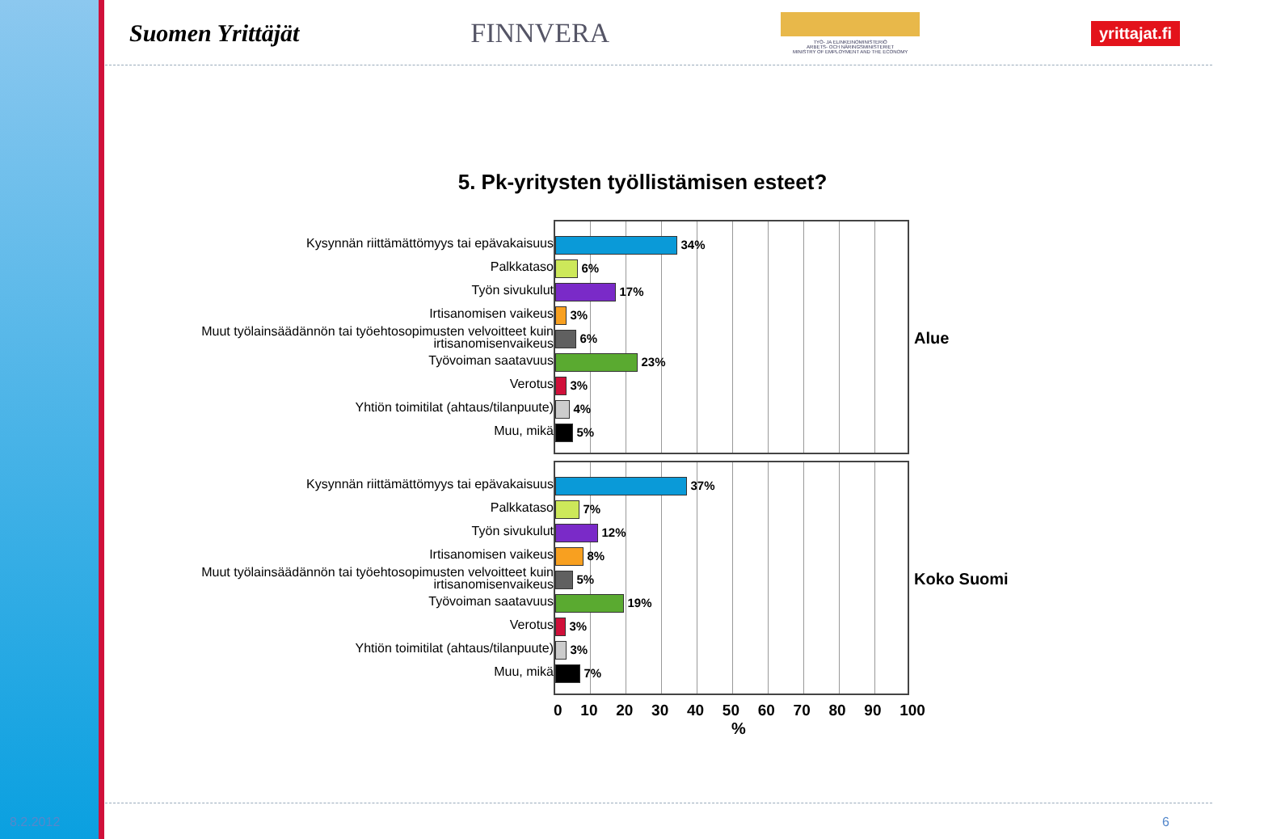Suomen Yrittäjät FINNVERA
TYÖ- JA ELINKEINOMINISTERIÖ
ARBETS- OCH NÄRINGSMINISTERIET
MINISTRY OF EMPLOYMENT AND THE ECONOMY
yrittajat.fi
5. Pk-yritysten työllistämisen esteet?
Kysynnän riittämättömyys tai epävakaisuus
Palkkataso
Työn sivukulut
Irtisanomisen vaikeus
Muut työlainsäädännön tai työehtosopimusten velvoitteet kuin irtisanomisenvaikeus
Työvoiman saatavuus
Verotus
Yhtiön toimitilat (ahtaus/tilanpuute)
Muu, mikä
34%
6%
17%
3%
6%
23%
3%
4%
5%
Alue
Kysynnän riittämättömyys tai epävakaisuus
Palkkataso
Työn sivukulut
Irtisanomisen vaikeus
Muut työlainsäädännön tai työehtosopimusten velvoitteet kuin irtisanomisenvaikeus
Työvoiman saatavuus
Verotus
Yhtiön toimitilat (ahtaus/tilanpuute)
Muu, mikä
37%
7%
12%
8%
5%
19%
3%
3%
7%
Koko Suomi
0 10 20 30 40 50 60 70 80 90 100
%
8.2.2012 6